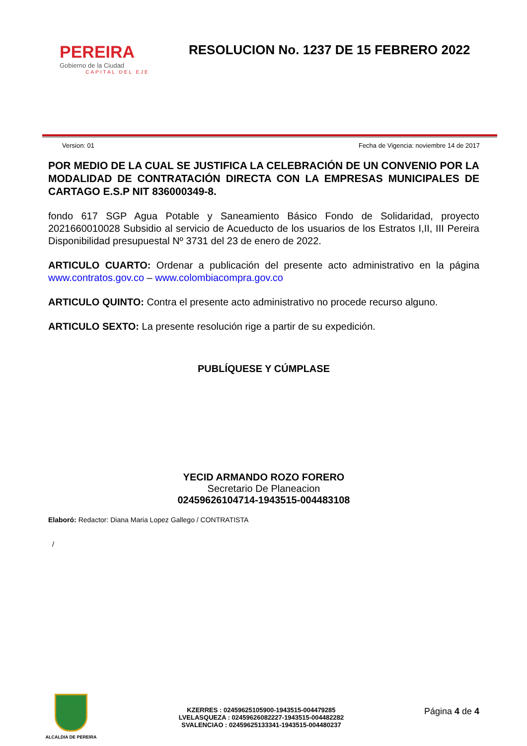PEREIRA
Gobierno de la Ciudad
CAPITAL DEL EJE
RESOLUCION No. 1237 DE 15 FEBRERO 2022
Version: 01 Fecha de Vigencia: noviembre 14 de 2017
POR MEDIO DE LA CUAL SE JUSTIFICA LA CELEBRACIÓN DE UN CONVENIO POR LA MODALIDAD DE CONTRATACIÓN DIRECTA CON LA EMPRESAS MUNICIPALES DE CARTAGO E.S.P NIT 836000349-8.
fondo 617 SGP Agua Potable y Saneamiento Básico Fondo de Solidaridad, proyecto 2021660010028 Subsidio al servicio de Acueducto de los usuarios de los Estratos I,II, III Pereira Disponibilidad presupuestal Nº 3731 del 23 de enero de 2022.
ARTICULO CUARTO: Ordenar a publicación del presente acto administrativo en la página www.contratos.gov.co – www.colombiacompra.gov.co
ARTICULO QUINTO: Contra el presente acto administrativo no procede recurso alguno.
ARTICULO SEXTO: La presente resolución rige a partir de su expedición.
PUBLÍQUESE Y CÚMPLASE
YECID ARMANDO ROZO FORERO
Secretario De Planeacion
02459626104714-1943515-004483108
Elaboró: Redactor: Diana Maria Lopez Gallego / CONTRATISTA
/
ALCALDIA DE PEREIRA
KZERRES : 02459625105900-1943515-004479285
LVELASQUEZA : 02459626082227-1943515-004482282
SVALENCIAO : 02459625133341-1943515-004480237
Página 4 de 4